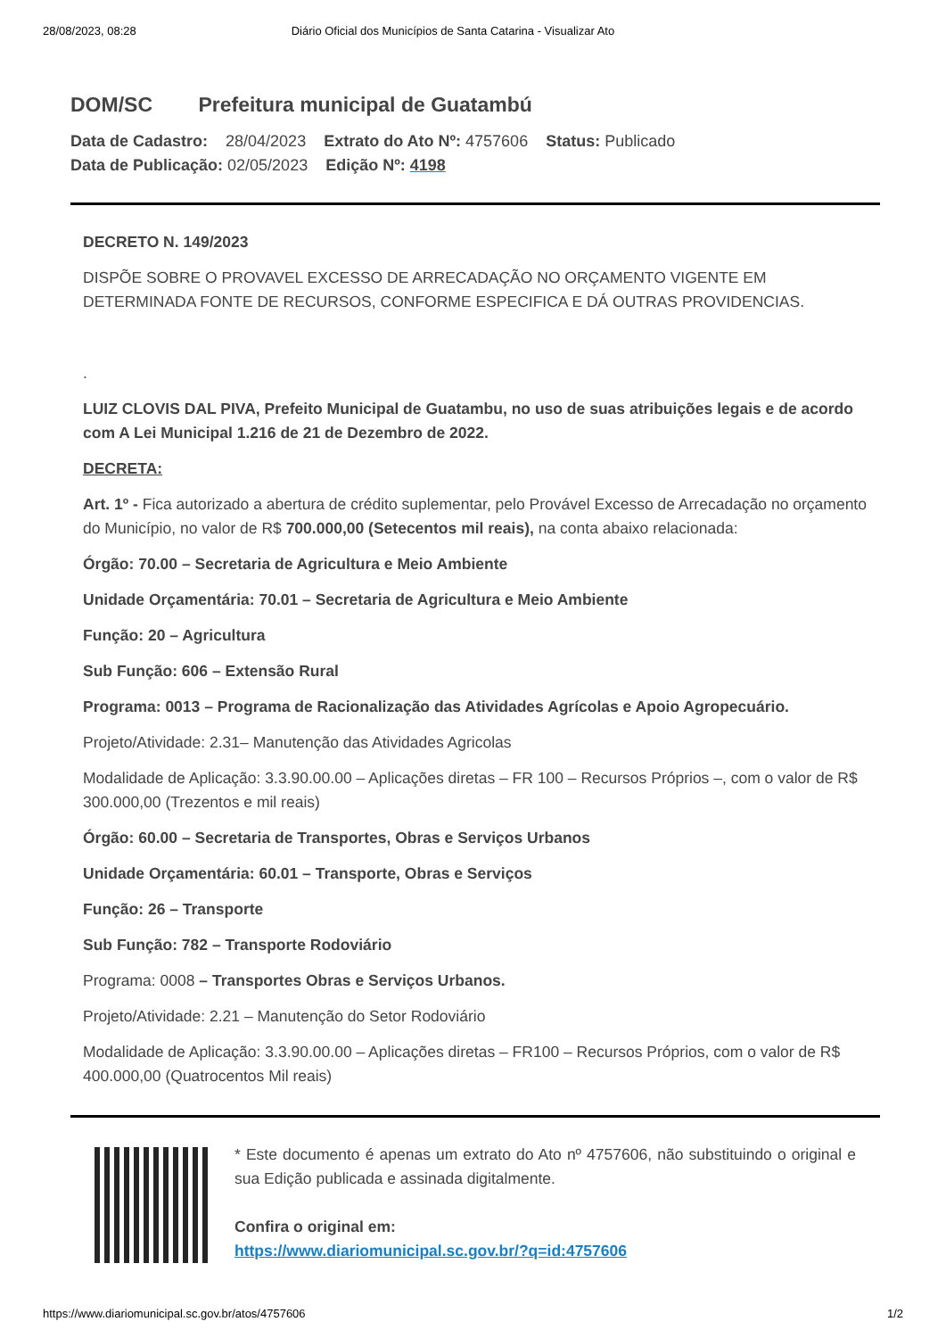28/08/2023, 08:28 Diário Oficial dos Municípios de Santa Catarina - Visualizar Ato
DOM/SC Prefeitura municipal de Guatambú
Data de Cadastro: 28/04/2023 Extrato do Ato Nº: 4757606 Status: Publicado
Data de Publicação: 02/05/2023 Edição Nº: 4198
DECRETO N. 149/2023
DISPÕE SOBRE O PROVAVEL EXCESSO DE ARRECADAÇÃO NO ORÇAMENTO VIGENTE EM DETERMINADA FONTE DE RECURSOS, CONFORME ESPECIFICA E DÁ OUTRAS PROVIDENCIAS.
.
LUIZ CLOVIS DAL PIVA, Prefeito Municipal de Guatambu, no uso de suas atribuições legais e de acordo com A Lei Municipal 1.216 de 21 de Dezembro de 2022.
DECRETA:
Art. 1º - Fica autorizado a abertura de crédito suplementar, pelo Provável Excesso de Arrecadação no orçamento do Município, no valor de R$ 700.000,00 (Setecentos mil reais), na conta abaixo relacionada:
Órgão: 70.00 – Secretaria de Agricultura e Meio Ambiente
Unidade Orçamentária: 70.01 – Secretaria de Agricultura e Meio Ambiente
Função: 20 – Agricultura
Sub Função: 606 – Extensão Rural
Programa: 0013 – Programa de Racionalização das Atividades Agrícolas e Apoio Agropecuário.
Projeto/Atividade: 2.31– Manutenção das Atividades Agricolas
Modalidade de Aplicação: 3.3.90.00.00 – Aplicações diretas – FR 100 – Recursos Próprios –, com o valor de R$ 300.000,00 (Trezentos e mil reais)
Órgão: 60.00 – Secretaria de Transportes, Obras e Serviços Urbanos
Unidade Orçamentária: 60.01 – Transporte, Obras e Serviços
Função: 26 – Transporte
Sub Função: 782 – Transporte Rodoviário
Programa: 0008 – Transportes Obras e Serviços Urbanos.
Projeto/Atividade: 2.21 – Manutenção do Setor Rodoviário
Modalidade de Aplicação: 3.3.90.00.00 – Aplicações diretas – FR100 – Recursos Próprios, com o valor de R$ 400.000,00 (Quatrocentos Mil reais)
* Este documento é apenas um extrato do Ato nº 4757606, não substituindo o original e sua Edição publicada e assinada digitalmente.
Confira o original em:
https://www.diariomunicipal.sc.gov.br/?q=id:4757606
https://www.diariomunicipal.sc.gov.br/atos/4757606
1/2